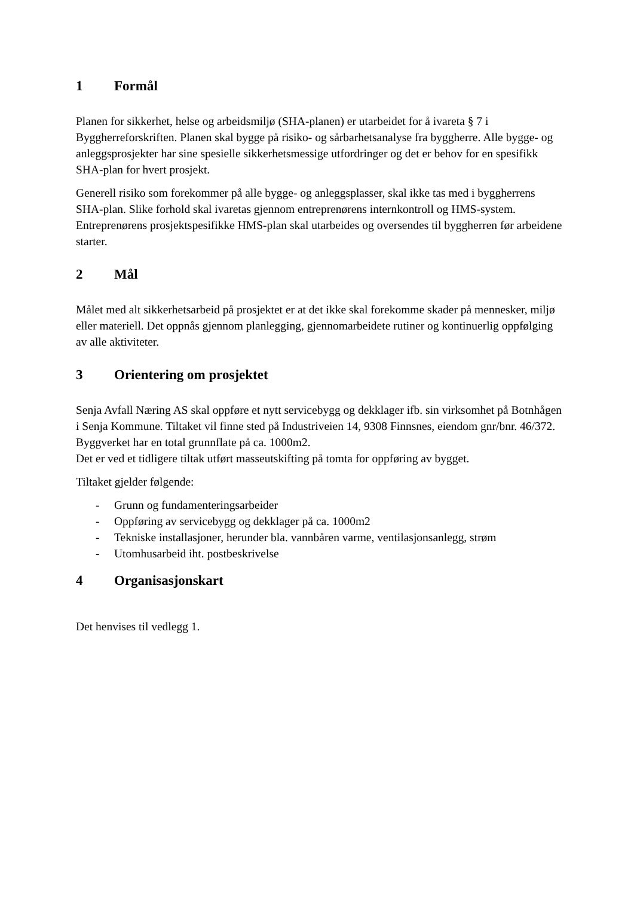1 Formål
Planen for sikkerhet, helse og arbeidsmiljø (SHA-planen) er utarbeidet for å ivareta § 7 i Byggherreforskriften. Planen skal bygge på risiko- og sårbarhetsanalyse fra byggherre. Alle bygge- og anleggsprosjekter har sine spesielle sikkerhetsmessige utfordringer og det er behov for en spesifikk SHA-plan for hvert prosjekt.
Generell risiko som forekommer på alle bygge- og anleggsplasser, skal ikke tas med i byggherrens SHA-plan. Slike forhold skal ivaretas gjennom entreprenørens internkontroll og HMS-system. Entreprenørens prosjektspesifikke HMS-plan skal utarbeides og oversendes til byggherren før arbeidene starter.
2 Mål
Målet med alt sikkerhetsarbeid på prosjektet er at det ikke skal forekomme skader på mennesker, miljø eller materiell. Det oppnås gjennom planlegging, gjennomarbeidete rutiner og kontinuerlig oppfølging av alle aktiviteter.
3 Orientering om prosjektet
Senja Avfall Næring AS skal oppføre et nytt servicebygg og dekklager ifb. sin virksomhet på Botnhågen i Senja Kommune. Tiltaket vil finne sted på Industriveien 14, 9308 Finnsnes, eiendom gnr/bnr. 46/372. Byggverket har en total grunnflate på ca. 1000m2.
Det er ved et tidligere tiltak utført masseutskifting på tomta for oppføring av bygget.
Tiltaket gjelder følgende:
- Grunn og fundamenteringsarbeider
- Oppføring av servicebygg og dekklager på ca. 1000m2
- Tekniske installasjoner, herunder bla. vannbåren varme, ventilasjonsanlegg, strøm
- Utomhusarbeid iht. postbeskrivelse
4 Organisasjonskart
Det henvises til vedlegg 1.